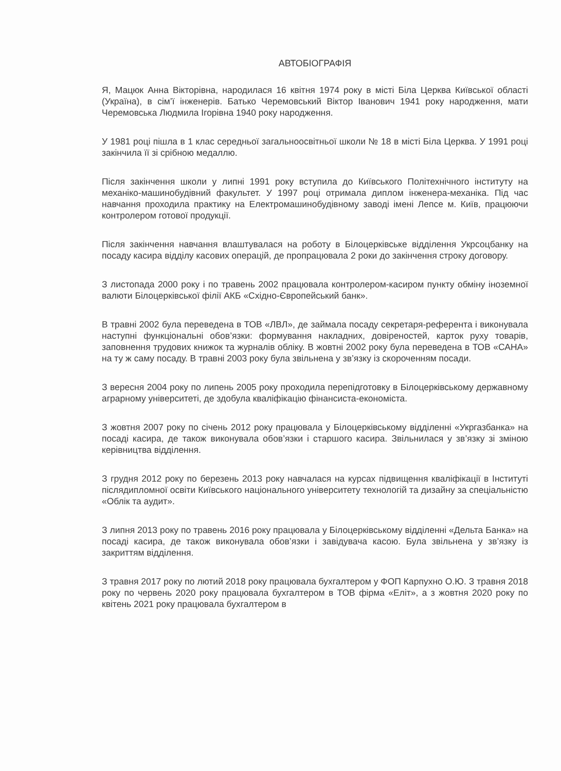АВТОБІОГРАФІЯ
Я, Мацюк Анна Вікторівна, народилася 16 квітня 1974 року в місті Біла Церква Київської області (Україна), в сім’ї інженерів. Батько Черемовський Віктор Іванович 1941 року народження, мати Черемовська Людмила Ігорівна 1940 року народження.
У 1981 році пішла в 1 клас середньої загальноосвітньої школи № 18 в місті Біла Церква. У 1991 році закінчила її зі срібною медаллю.
Після закінчення школи у липні 1991 року вступила до Київського Політехнічного інституту на механіко-машинобудівний факультет. У 1997 році отримала диплом інженера-механіка. Під час навчання проходила практику на Електромашинобудівному заводі імені Лепсе м. Київ, працюючи контролером готової продукції.
Після закінчення навчання влаштувалася на роботу в Білоцерківське відділення Укрсоцбанку на посаду касира відділу касових операцій, де пропрацювала 2 роки до закінчення строку договору.
З листопада 2000 року і по травень 2002 працювала контролером-касиром пункту обміну іноземної валюти Білоцерківської філії АКБ «Східно-Європейський банк».
В травні 2002 була переведена в ТОВ «ЛВЛ», де займала посаду секретаря-референта і виконувала наступні функціональні обов’язки: формування накладних, довіреностей, карток руху товарів, заповнення трудових книжок та журналів обліку. В жовтні 2002 року була переведена в ТОВ «САНА» на ту ж саму посаду. В травні 2003 року була звільнена у зв’язку із скороченням посади.
З вересня 2004 року по липень 2005 року проходила перепідготовку в Білоцерківському державному аграрному університеті, де здобула кваліфікацію фінансиста-економіста.
З жовтня 2007 року по січень 2012 року працювала у Білоцерківському відділенні «Укргазбанка» на посаді касира, де також виконувала обов’язки і старшого касира. Звільнилася у зв’язку зі зміною керівництва відділення.
З грудня 2012 року по березень 2013 року навчалася на курсах підвищення кваліфікації в Інституті післядипломної освіти Київського національного університету технологій та дизайну за спеціальністю «Облік та аудит».
З липня 2013 року по травень 2016 року працювала у Білоцерківському відділенні «Дельта Банка» на посаді касира, де також виконувала обов’язки і завідувача касою. Була звільнена у зв’язку із закриттям відділення.
З травня 2017 року по лютий 2018 року працювала бухгалтером у ФОП Карпухно О.Ю. З травня 2018 року по червень 2020 року працювала бухгалтером в ТОВ фірма «Еліт», а з жовтня 2020 року по квітень 2021 року працювала бухгалтером в